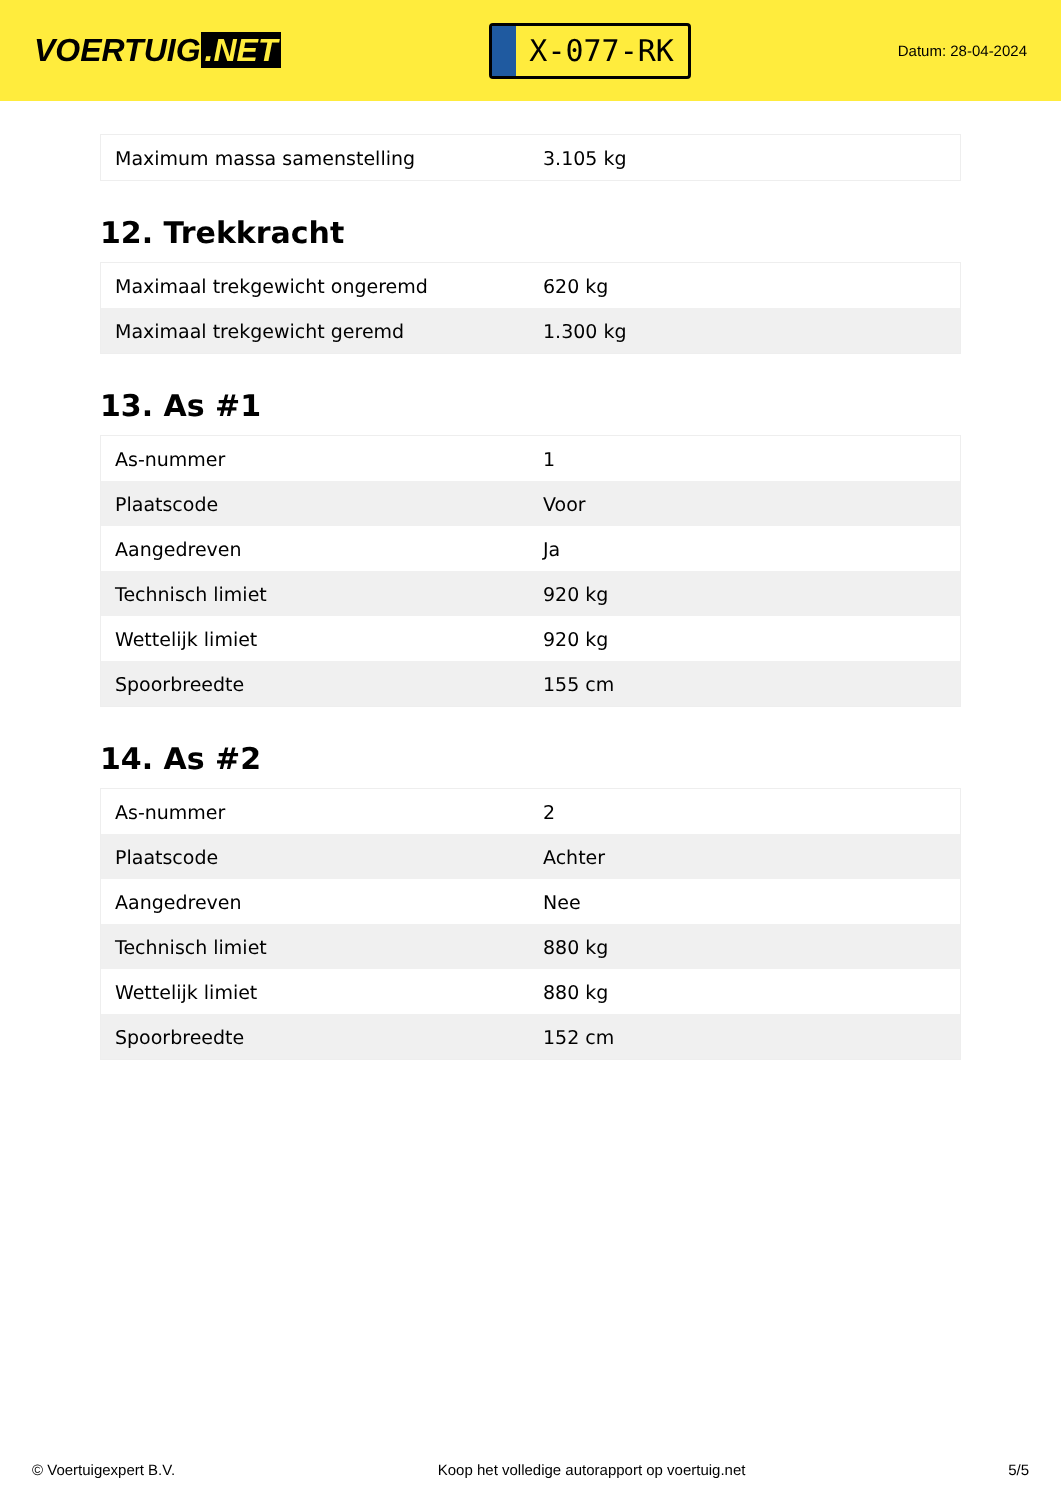VOERTUIG.NET
X-077-RK
Datum: 28-04-2024
| Maximum massa samenstelling | 3.105 kg |
12. Trekkracht
| Maximaal trekgewicht ongeremd | 620 kg |
| Maximaal trekgewicht geremd | 1.300 kg |
13. As #1
| As-nummer | 1 |
| Plaatscode | Voor |
| Aangedreven | Ja |
| Technisch limiet | 920 kg |
| Wettelijk limiet | 920 kg |
| Spoorbreedte | 155 cm |
14. As #2
| As-nummer | 2 |
| Plaatscode | Achter |
| Aangedreven | Nee |
| Technisch limiet | 880 kg |
| Wettelijk limiet | 880 kg |
| Spoorbreedte | 152 cm |
© Voertuigexpert B.V. Koop het volledige autorapport op voertuig.net 5/5